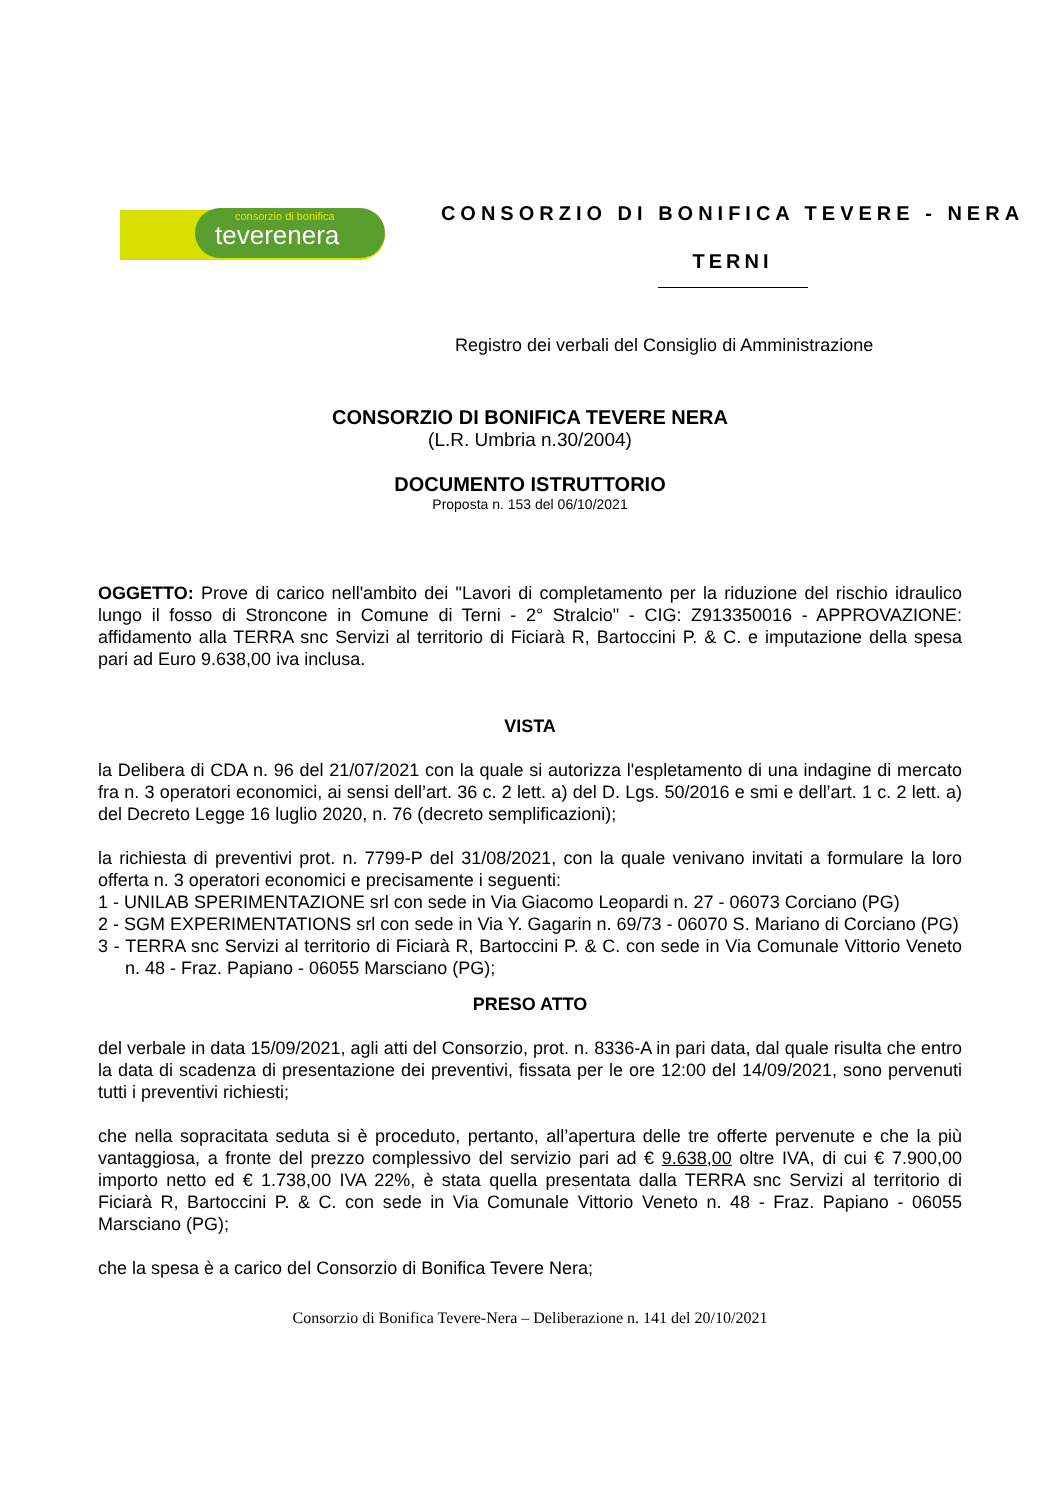consorzio di bonifica
teverenera
CONSORZIO DI BONIFICA TEVERE - NERA
TERNI
Registro dei verbali del Consiglio di Amministrazione
CONSORZIO DI BONIFICA TEVERE NERA
(L.R. Umbria n.30/2004)
DOCUMENTO ISTRUTTORIO
Proposta n. 153 del 06/10/2021
OGGETTO: Prove di carico nell'ambito dei "Lavori di completamento per la riduzione del rischio idraulico lungo il fosso di Stroncone in Comune di Terni - 2° Stralcio" - CIG: Z913350016 - APPROVAZIONE: affidamento alla TERRA snc Servizi al territorio di Ficiarà R, Bartoccini P. & C. e imputazione della spesa pari ad Euro 9.638,00 iva inclusa.
VISTA
la Delibera di CDA n. 96 del 21/07/2021 con la quale si autorizza l'espletamento di una indagine di mercato fra n. 3 operatori economici, ai sensi dell’art. 36 c. 2 lett. a) del D. Lgs. 50/2016 e smi e dell’art. 1 c. 2 lett. a) del Decreto Legge 16 luglio 2020, n. 76 (decreto semplificazioni);
la richiesta di preventivi prot. n. 7799-P del 31/08/2021, con la quale venivano invitati a formulare la loro offerta n. 3 operatori economici e precisamente i seguenti:
1 - UNILAB SPERIMENTAZIONE srl con sede in Via Giacomo Leopardi n. 27 - 06073 Corciano (PG)
2 - SGM EXPERIMENTATIONS srl con sede in Via Y. Gagarin n. 69/73 - 06070 S. Mariano di Corciano (PG)
3 - TERRA snc Servizi al territorio di Ficiarà R, Bartoccini P. & C. con sede in Via Comunale Vittorio Veneto n. 48 - Fraz. Papiano - 06055 Marsciano (PG);
PRESO ATTO
del verbale in data 15/09/2021, agli atti del Consorzio, prot. n. 8336-A in pari data, dal quale risulta che entro la data di scadenza di presentazione dei preventivi, fissata per le ore 12:00 del 14/09/2021, sono pervenuti tutti i preventivi richiesti;
che nella sopracitata seduta si è proceduto, pertanto, all’apertura delle tre offerte pervenute e che la più vantaggiosa, a fronte del prezzo complessivo del servizio pari ad € 9.638,00 oltre IVA, di cui € 7.900,00 importo netto ed € 1.738,00 IVA 22%, è stata quella presentata dalla TERRA snc Servizi al territorio di Ficiarà R, Bartoccini P. & C. con sede in Via Comunale Vittorio Veneto n. 48 - Fraz. Papiano - 06055 Marsciano (PG);
che la spesa è a carico del Consorzio di Bonifica Tevere Nera;
Consorzio di Bonifica Tevere-Nera – Deliberazione n. 141 del 20/10/2021